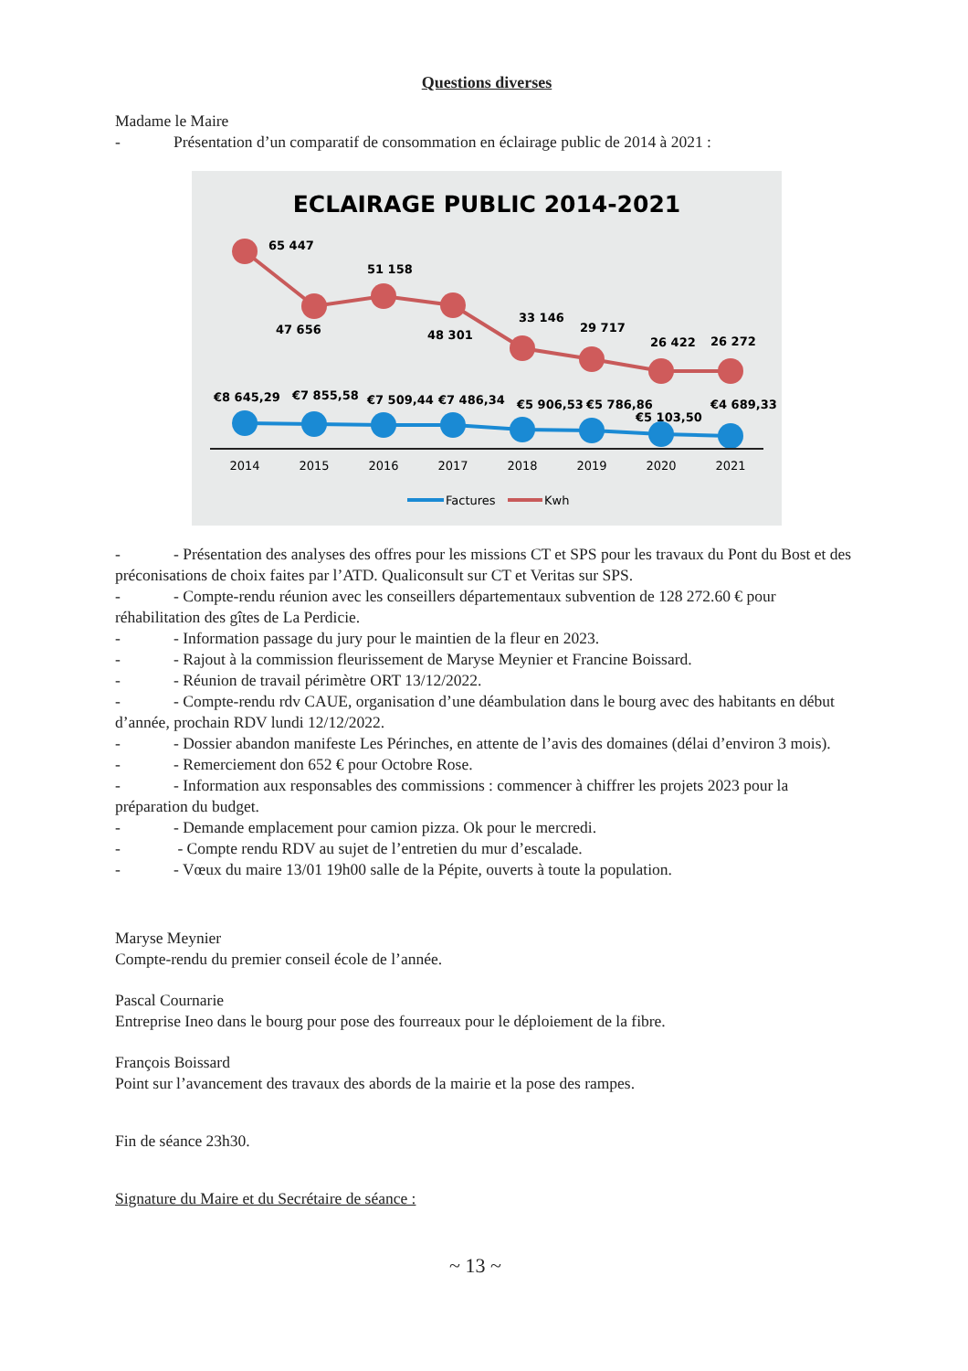Questions diverses
Madame le Maire
- Présentation d’un comparatif de consommation en éclairage public de 2014 à 2021 :
ECLAIRAGE PUBLIC 2014-2021
65 447
47 656
51 158
48 301
33 146
29 717
26 422
26 272
€8 645,29
€7 855,58
€7 509,44
€7 486,34
€5 906,53
€5 786,86
€5 103,50
€4 689,33
2014
2015
2016
2017
2018
2019
2020
2021
Factures
Kwh
- - Présentation des analyses des offres pour les missions CT et SPS pour les travaux du Pont du Bost et des préconisations de choix faites par l’ATD. Qualiconsult sur CT et Veritas sur SPS.
- - Compte-rendu réunion avec les conseillers départementaux subvention de 128 272.60 € pour réhabilitation des gîtes de La Perdicie.
- - Information passage du jury pour le maintien de la fleur en 2023.
- - Rajout à la commission fleurissement de Maryse Meynier et Francine Boissard.
- - Réunion de travail périmètre ORT 13/12/2022.
- - Compte-rendu rdv CAUE, organisation d’une déambulation dans le bourg avec des habitants en début d’année, prochain RDV lundi 12/12/2022.
- - Dossier abandon manifeste Les Périnches, en attente de l’avis des domaines (délai d’environ 3 mois).
- - Remerciement don 652 € pour Octobre Rose.
- - Information aux responsables des commissions : commencer à chiffrer les projets 2023 pour la préparation du budget.
- - Demande emplacement pour camion pizza. Ok pour le mercredi.
- - Compte rendu RDV au sujet de l’entretien du mur d’escalade.
- - Vœux du maire 13/01 19h00 salle de la Pépite, ouverts à toute la population.
Maryse Meynier
Compte-rendu du premier conseil école de l’année.
Pascal Cournarie
Entreprise Ineo dans le bourg pour pose des fourreaux pour le déploiement de la fibre.
François Boissard
Point sur l’avancement des travaux des abords de la mairie et la pose des rampes.
Fin de séance 23h30.
Signature du Maire et du Secrétaire de séance :
~ 13 ~